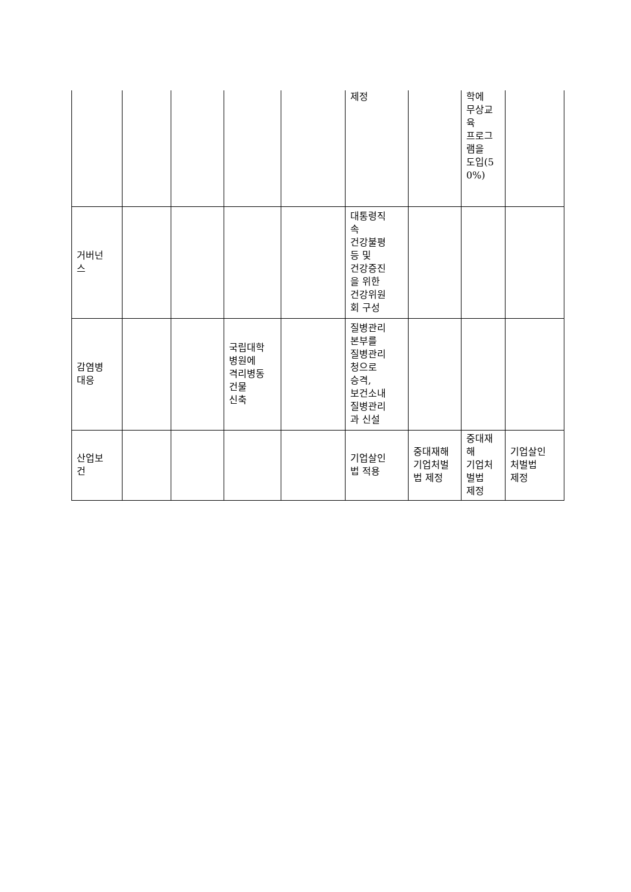| | | | | | 제정 | | 학에 무상교 육 프로그 램을 도입(5 0%) | |
| 거버넌 스 | | | | | 대통령직 속 건강불평 등 및 건강증진 을 위한 건강위원 회 구성 | | | |
| 감염병 대응 | | | 국립대학 병원에 격리병동 건물 신축 | | 질병관리 본부를 질병관리 청으로 승격, 보건소내 질병관리 과 신설 | | | |
| 산업보 건 | | | | | 기업살인 법 적용 | 중대재해 기업처벌 법 제정 | 중대재 해 기업처 벌법 제정 | 기업살인 처벌법 제정 |